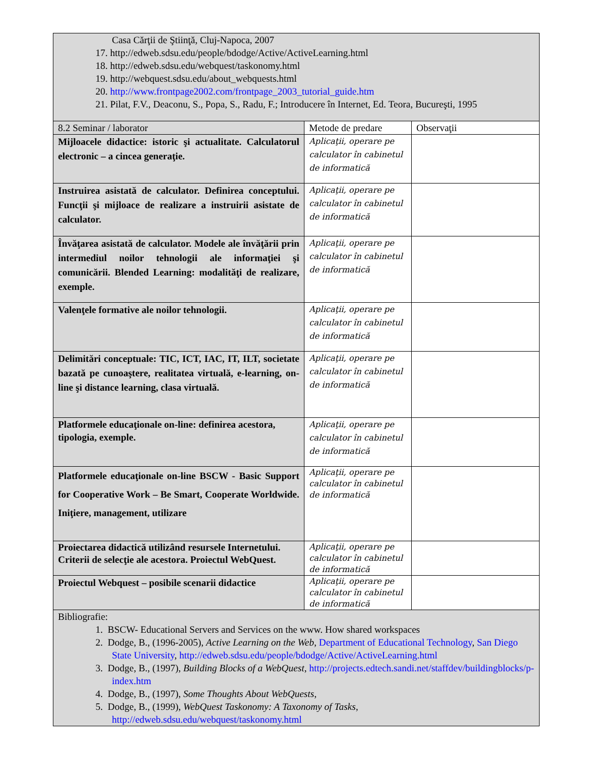| Casa Cărţii de Ştiinţă, Cluj-Napoca, 2007 17. http://edweb.sdsu.edu/people/bdodge/Active/ActiveLearning.html 18. http://edweb.sdsu.edu/webquest/taskonomy.html 19. http://webquest.sdsu.edu/about_webquests.html 20. http://www.frontpage2002.com/frontpage_2003_tutorial_guide.htm 21. Pilat, F.V., Deaconu, S., Popa, S., Radu, F.; Introducere în Internet, Ed. Teora, Bucureşti, 1995 | | |
| 8.2 Seminar / laborator | Metode de predare | Observaţii |
| Mijloacele didactice: istoric şi actualitate. Calculatorul electronic – a cincea generaţie. | Aplicaţii, operare pe calculator în cabinetul de informatică | |
| Instruirea asistată de calculator. Definirea conceptului. Funcţii şi mijloace de realizare a instruirii asistate de calculator. | Aplicaţii, operare pe calculator în cabinetul de informatică | |
| Învăţarea asistată de calculator. Modele ale învăţării prin intermediul noilor tehnologii ale informaţiei şi comunicării. Blended Learning: modalităţi de realizare, exemple. | Aplicaţii, operare pe calculator în cabinetul de informatică | |
| Valenţele formative ale noilor tehnologii. | Aplicaţii, operare pe calculator în cabinetul de informatică | |
| Delimitări conceptuale: TIC, ICT, IAC, IT, ILT, societate bazată pe cunoaştere, realitatea virtuală, e-learning, on-line şi distance learning, clasa virtuală. | Aplicaţii, operare pe calculator în cabinetul de informatică | |
| Platformele educaţionale on-line: definirea acestora, tipologia, exemple. | Aplicaţii, operare pe calculator în cabinetul de informatică | |
| Platformele educaţionale on-line BSCW - Basic Support for Cooperative Work – Be Smart, Cooperate Worldwide. Iniţiere, management, utilizare | Aplicaţii, operare pe calculator în cabinetul de informatică | |
| Proiectarea didactică utilizând resursele Internetului. Criterii de selecţie ale acestora. Proiectul WebQuest. | Aplicaţii, operare pe calculator în cabinetul de informatică | |
| Proiectul Webquest – posibile scenarii didactice | Aplicaţii, operare pe calculator în cabinetul de informatică | |
| Bibliografie: 1. BSCW- Educational Servers and Services on the www. How shared workspaces 2. Dodge, B., (1996-2005), Active Learning on the Web , Department of Educational Technology , San Diego State University , http://edweb.sdsu.edu/people/bdodge/Active/ActiveLearning.html 3. Dodge, B., (1997), Building Blocks of a WebQuest , http://projects.edtech.sandi.net/staffdev/buildingblocks/p-index.htm 4. Dodge, B., (1997), Some Thoughts About WebQuests , 5. Dodge, B., (1999), WebQuest Taskonomy: A Taxonomy of Tasks , http://edweb.sdsu.edu/webquest/taskonomy.html | | |